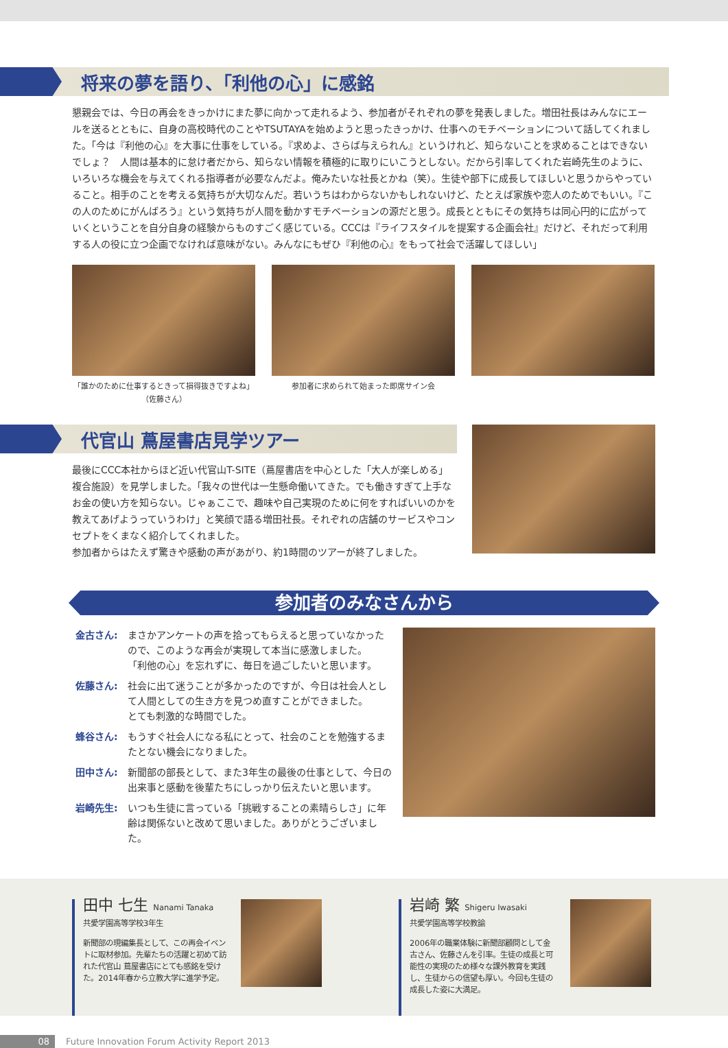将来の夢を語り、「利他の心」に感銘
懇親会では、今日の再会をきっかけにまた夢に向かって走れるよう、参加者がそれぞれの夢を発表しました。増田社長はみんなにエールを送るとともに、自身の高校時代のことやTSUTAYAを始めようと思ったきっかけ、仕事へのモチベーションについて話してくれました。「今は『利他の心』を大事に仕事をしている。『求めよ、さらば与えられん』というけれど、知らないことを求めることはできないでしょ？　人間は基本的に怠け者だから、知らない情報を積極的に取りにいこうとしない。だから引率してくれた岩崎先生のように、いろいろな機会を与えてくれる指導者が必要なんだよ。俺みたいな社長とかね（笑）。生徒や部下に成長してほしいと思うからやっていること。相手のことを考える気持ちが大切なんだ。若いうちはわからないかもしれないけど、たとえば家族や恋人のためでもいい。『この人のためにがんばろう』という気持ちが人間を動かすモチベーションの源だと思う。成長とともにその気持ちは同心円的に広がっていくということを自分自身の経験からものすごく感じている。CCCは『ライフスタイルを提案する企画会社』だけど、それだって利用する人の役に立つ企画でなければ意味がない。みんなにもぜひ『利他の心』をもって社会で活躍してほしい」
「誰かのために仕事するときって損得抜きですよね」
（佐藤さん）
参加者に求められて始まった即席サイン会
代官山 蔦屋書店見学ツアー
最後にCCC本社からほど近い代官山T-SITE（蔦屋書店を中心とした「大人が楽しめる」複合施設）を見学しました。「我々の世代は一生懸命働いてきた。でも働きすぎて上手なお金の使い方を知らない。じゃぁここで、趣味や自己実現のために何をすればいいのかを教えてあげようっていうわけ」と笑顔で語る増田社長。それぞれの店舗のサービスやコンセプトをくまなく紹介してくれました。
参加者からはたえず驚きや感動の声があがり、約1時間のツアーが終了しました。
参加者のみなさんから
金古さん: まさかアンケートの声を拾ってもらえると思っていなかったので、このような再会が実現して本当に感激しました。
「利他の心」を忘れずに、毎日を過ごしたいと思います。
佐藤さん: 社会に出て迷うことが多かったのですが、今日は社会人として人間としての生き方を見つめ直すことができました。
とても刺激的な時間でした。
蜂谷さん: もうすぐ社会人になる私にとって、社会のことを勉強するまたとない機会になりました。
田中さん: 新聞部の部長として、また3年生の最後の仕事として、今日の出来事と感動を後輩たちにしっかり伝えたいと思います。
岩崎先生: いつも生徒に言っている「挑戦することの素晴らしさ」に年齢は関係ないと改めて思いました。ありがとうございました。
田中 七生 Nanami Tanaka
共愛学園高等学校3年生
新聞部の現編集長として、この再会イベントに取材参加。先輩たちの活躍と初めて訪れた代官山 蔦屋書店にとても感銘を受けた。2014年春から立教大学に進学予定。
岩崎 繁 Shigeru Iwasaki
共愛学園高等学校教諭
2006年の職業体験に新聞部顧問として金古さん、佐藤さんを引率。生徒の成長と可能性の実現のため様々な課外教育を実践し、生徒からの信望も厚い。今回も生徒の成長した姿に大満足。
08 Future Innovation Forum Activity Report 2013